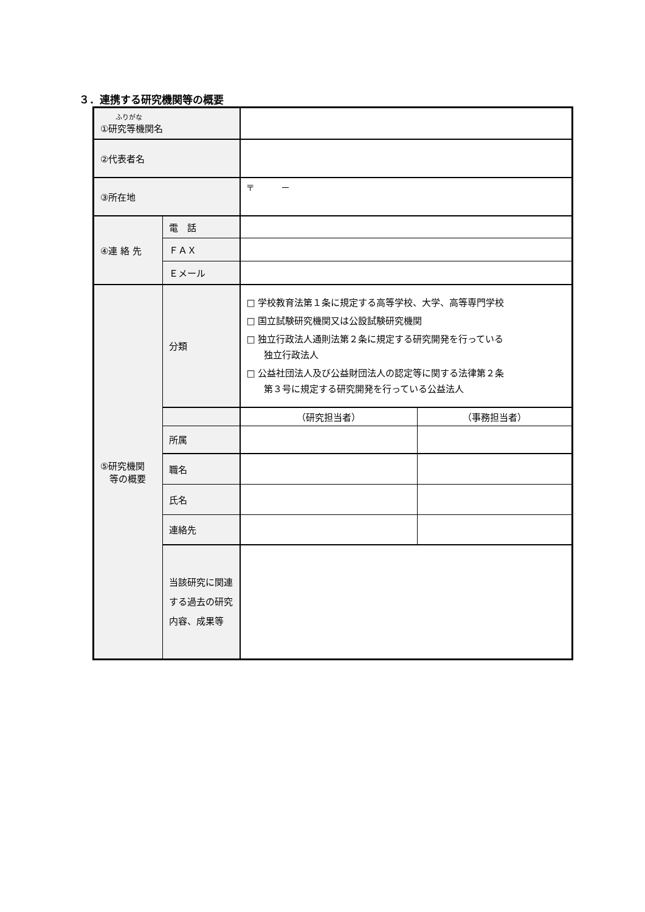３．連携する研究機関等の概要
| ふりがな ①研究等機関名 | | | |
| ②代表者名 | | | |
| ③所在地 | | 〒 － | |
| ④連 絡 先 | 電 話 | | |
| | ＦＡＸ | | |
| | Ｅメール | | |
| ⑤研究機関 等の概要 | 分類 | □ 学校教育法第１条に規定する高等学校、大学、高等専門学校 □ 国立試験研究機関又は公設試験研究機関 □ 独立行政法人通則法第２条に規定する研究開発を行っている 独立行政法人 □ 公益社団法人及び公益財団法人の認定等に関する法律第２条 第３号に規定する研究開発を行っている公益法人 | |
| | | （研究担当者） | （事務担当者） |
| | 所属 | | |
| | 職名 | | |
| | 氏名 | | |
| | 連絡先 | | |
| | 当該研究に関連する過去の研究内容、成果等 | | |